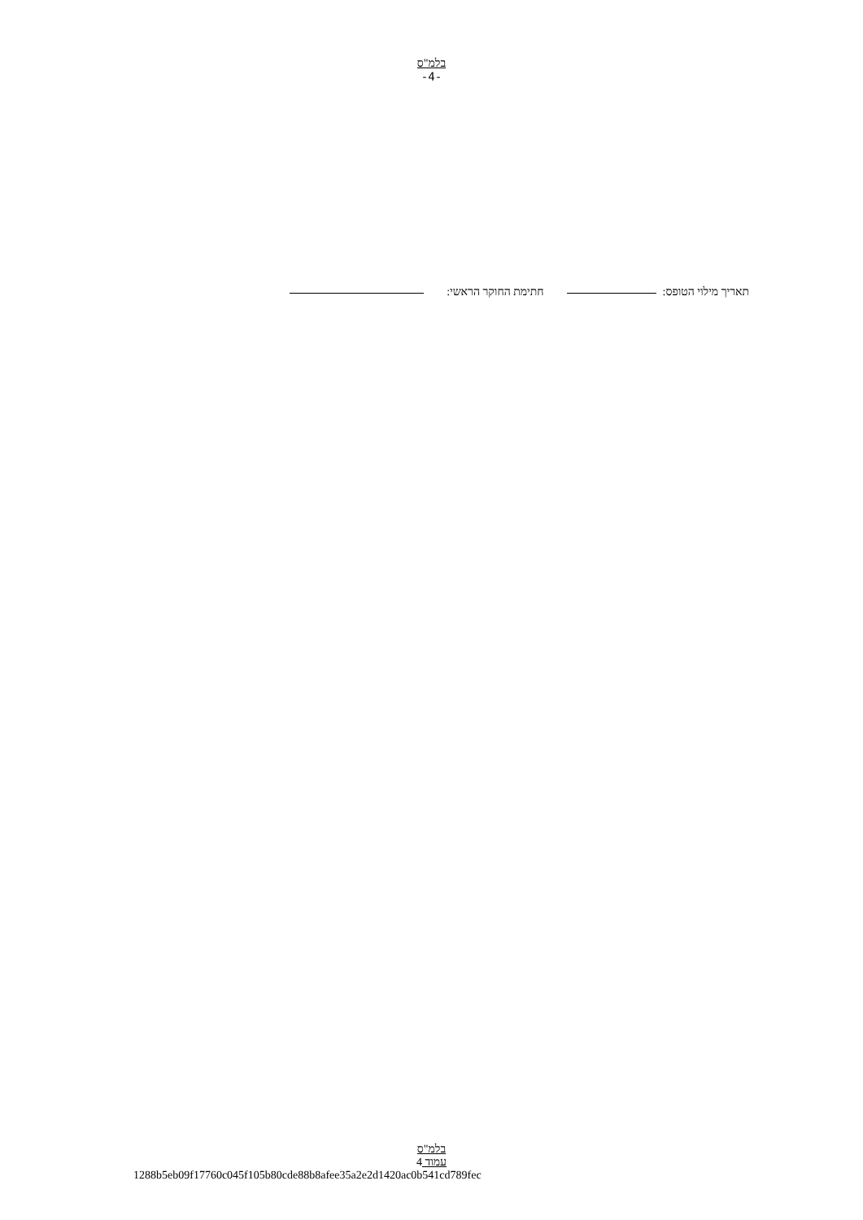בלמ"ס
-4-
תאריך מילוי הטופס: חתימת החוקר הראשי:
בלמ"ס
עמוד 4
1288b5eb09f17760c045f105b80cde88b8afee35a2e2d1420ac0b541cd789fec